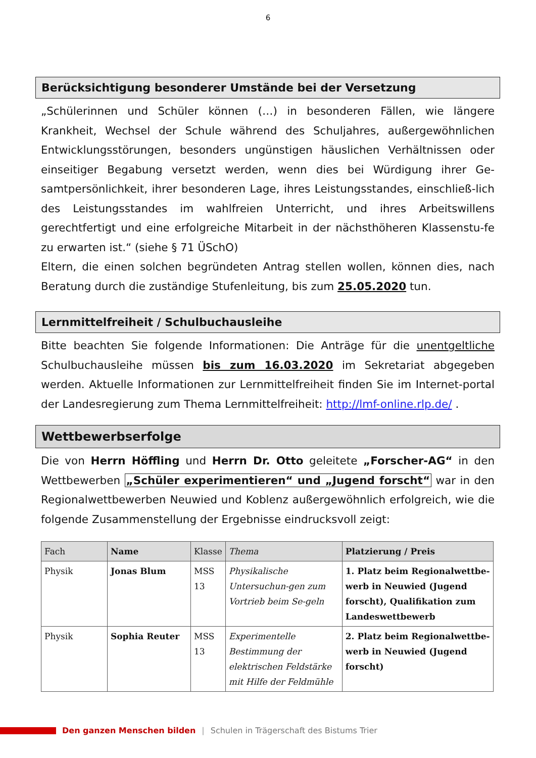6
Berücksichtigung besonderer Umstände bei der Versetzung
„Schülerinnen und Schüler können (…) in besonderen Fällen, wie längere Krankheit, Wechsel der Schule während des Schuljahres, außergewöhnlichen Entwicklungsstörungen, besonders ungünstigen häuslichen Verhältnissen oder einseitiger Begabung versetzt werden, wenn dies bei Würdigung ihrer Ge-samtpersönlichkeit, ihrer besonderen Lage, ihres Leistungsstandes, einschließ-lich des Leistungsstandes im wahlfreien Unterricht, und ihres Arbeitswillens gerechtfertigt und eine erfolgreiche Mitarbeit in der nächsthöheren Klassenstu-fe zu erwarten ist.“ (siehe § 71 ÜSchO)
Eltern, die einen solchen begründeten Antrag stellen wollen, können dies, nach Beratung durch die zuständige Stufenleitung, bis zum 25.05.2020 tun.
Lernmittelfreiheit / Schulbuchausleihe
Bitte beachten Sie folgende Informationen: Die Anträge für die unentgeltliche Schulbuchausleihe müssen bis zum 16.03.2020 im Sekretariat abgegeben werden. Aktuelle Informationen zur Lernmittelfreiheit finden Sie im Internet-portal der Landesregierung zum Thema Lernmittelfreiheit: http://lmf-online.rlp.de/ .
Wettbewerbserfolge
Die von Herrn Höffling und Herrn Dr. Otto geleitete „Forscher-AG“ in den Wettbewerben „Schüler experimentieren“ und „Jugend forscht“ war in den Regionalwettbewerben Neuwied und Koblenz außergewöhnlich erfolgreich, wie die folgende Zusammenstellung der Ergebnisse eindrucksvoll zeigt:
| Fach | Name | Klasse | Thema | Platzierung / Preis |
| --- | --- | --- | --- | --- |
| Physik | Jonas Blum | MSS 13 | Physikalische Untersuchun-gen zum Vortrieb beim Se-geln | 1. Platz beim Regionalwettbe-werb in Neuwied (Jugend forscht), Qualifikation zum Landeswettbewerb |
| Physik | Sophia Reuter | MSS 13 | Experimentelle Bestimmung der elektrischen Feldstärke mit Hilfe der Feldmühle | 2. Platz beim Regionalwettbe-werb in Neuwied (Jugend forscht) |
Den ganzen Menschen bilden | Schulen in Trägerschaft des Bistums Trier